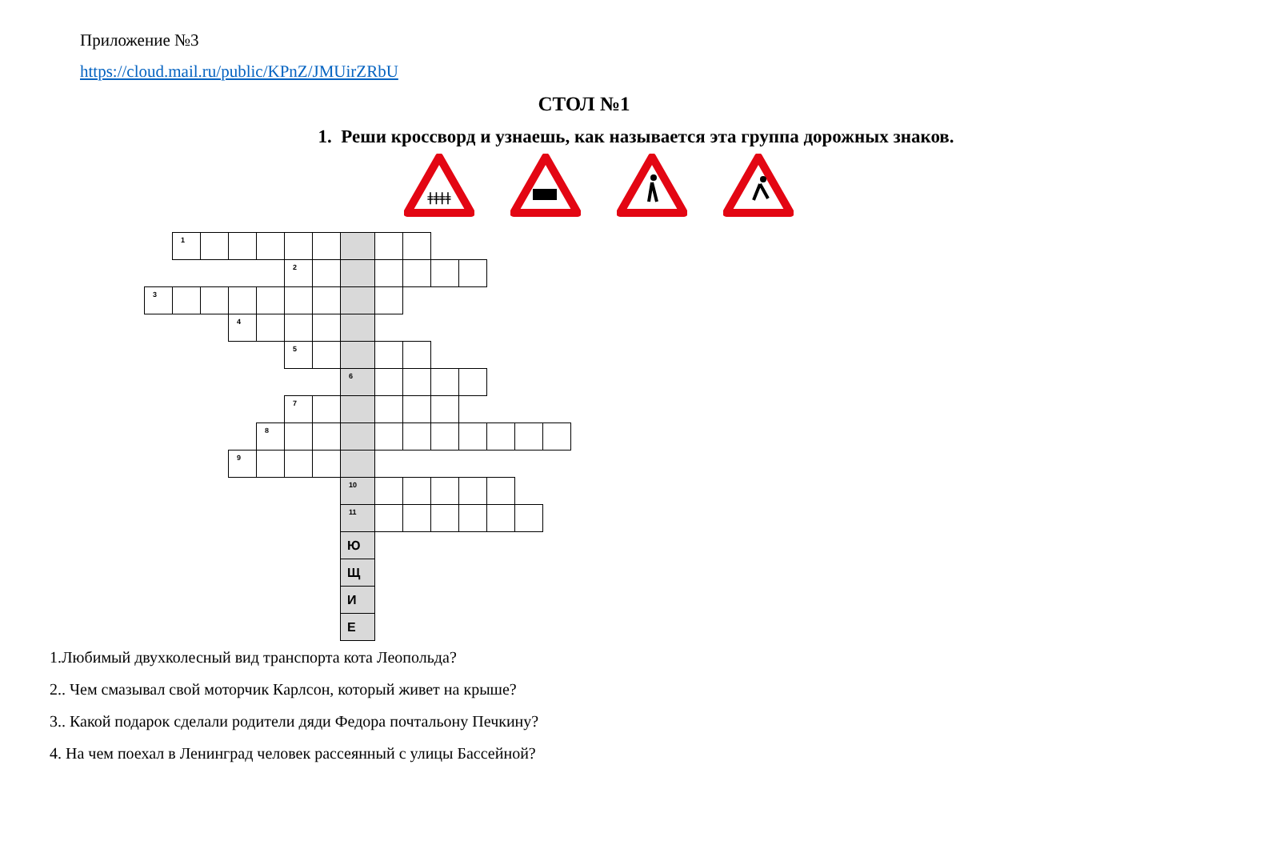Приложение №3
https://cloud.mail.ru/public/KPnZ/JMUirZRbU
СТОЛ №1
1. Реши кроссворд и узнаешь, как называется эта группа дорожных знаков.
ǂǂǂǂ
| | 1 | | | | | | | | | | | | | |
| | | | | | 2 | | | | | | | | | |
| 3 | | | | | | | | | | | | | | |
| | | | 4 | | | | | | | | | | | |
| | | | | | 5 | | | | | | | | | |
| | | | | | | | 6 | | | | | | | |
| | | | | | 7 | | | | | | | | | |
| | | | | 8 | | | | | | | | | | |
| | | | 9 | | | | | | | | | | | |
| | | | | | | | 10 | | | | | | | |
| | | | | | | | 11 | | | | | | | |
| | | | | | | | Ю | | | | | | | |
| | | | | | | | Щ | | | | | | | |
| | | | | | | | И | | | | | | | |
| | | | | | | | Е | | | | | | | |
1.Любимый двухколесный вид транспорта кота Леопольда?
2.. Чем смазывал свой моторчик Карлсон, который живет на крыше?
3.. Какой подарок сделали родители дяди Федора почтальону Печкину?
4. На чем поехал в Ленинград человек рассеянный с улицы Бассейной?